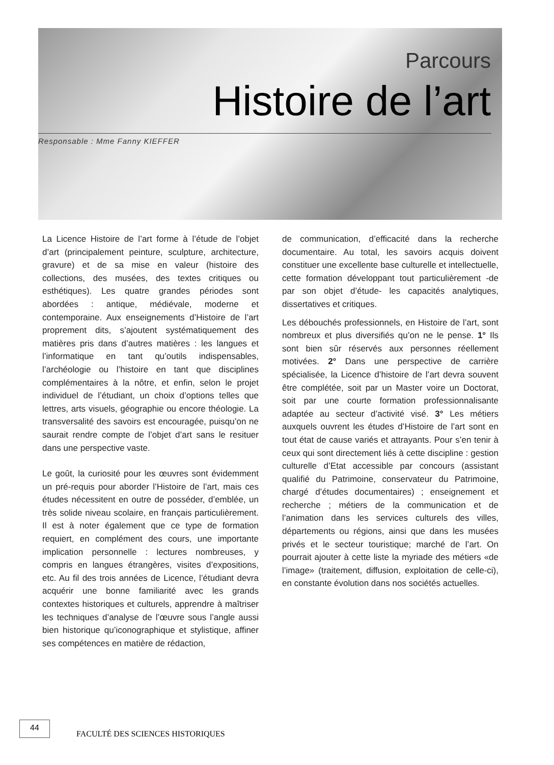Parcours
Histoire de l’art
Responsable : Mme Fanny KIEFFER
La Licence Histoire de l’art forme à l’étude de l’objet d’art (principalement peinture, sculpture, architecture, gravure) et de sa mise en valeur (histoire des collections, des musées, des textes critiques ou esthétiques). Les quatre grandes périodes sont abordées : antique, médiévale, moderne et contemporaine. Aux enseignements d’Histoire de l’art proprement dits, s’ajoutent systématiquement des matières pris dans d’autres matières : les langues et l’informatique en tant qu’outils indispensables, l’archéologie ou l’histoire en tant que disciplines complémentaires à la nôtre, et enfin, selon le projet individuel de l’étudiant, un choix d’options telles que lettres, arts visuels, géographie ou encore théologie. La transversalité des savoirs est encouragée, puisqu’on ne saurait rendre compte de l’objet d’art sans le resituer dans une perspective vaste.
Le goût, la curiosité pour les œuvres sont évidemment un pré-requis pour aborder l’Histoire de l’art, mais ces études nécessitent en outre de posséder, d’emblée, un très solide niveau scolaire, en français particulièrement. Il est à noter également que ce type de formation requiert, en complément des cours, une importante implication personnelle : lectures nombreuses, y compris en langues étrangères, visites d’expositions, etc. Au fil des trois années de Licence, l’étudiant devra acquérir une bonne familiarité avec les grands contextes historiques et culturels, apprendre à maîtriser les techniques d’analyse de l’œuvre sous l’angle aussi bien historique qu’iconographique et stylistique, affiner ses compétences en matière de rédaction,
de communication, d’efficacité dans la recherche documentaire. Au total, les savoirs acquis doivent constituer une excellente base culturelle et intellectuelle, cette formation développant tout particulièrement -de par son objet d’étude- les capacités analytiques, dissertatives et critiques.
Les débouchés professionnels, en Histoire de l’art, sont nombreux et plus diversifiés qu’on ne le pense. 1° Ils sont bien sûr réservés aux personnes réellement motivées. 2° Dans une perspective de carrière spécialisée, la Licence d’histoire de l’art devra souvent être complétée, soit par un Master voire un Doctorat, soit par une courte formation professionnalisante adaptée au secteur d’activité visé. 3° Les métiers auxquels ouvrent les études d’Histoire de l’art sont en tout état de cause variés et attrayants. Pour s’en tenir à ceux qui sont directement liés à cette discipline : gestion culturelle d’Etat accessible par concours (assistant qualifié du Patrimoine, conservateur du Patrimoine, chargé d’études documentaires) ; enseignement et recherche ; métiers de la communication et de l’animation dans les services culturels des villes, départements ou régions, ainsi que dans les musées privés et le secteur touristique; marché de l’art. On pourrait ajouter à cette liste la myriade des métiers «de l’image» (traitement, diffusion, exploitation de celle-ci), en constante évolution dans nos sociétés actuelles.
44
FACULTÉ DES SCIENCES HISTORIQUES